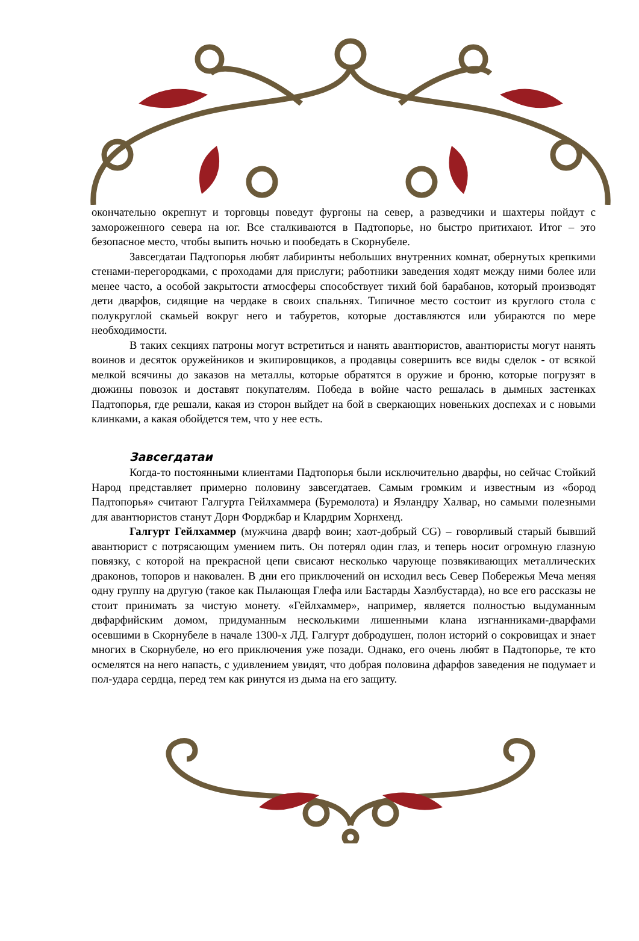окончательно окрепнут и торговцы поведут фургоны на север, а разведчики и шахтеры пойдут с замороженного севера на юг. Все сталкиваются в Падтопорье, но быстро притихают. Итог – это безопасное место, чтобы выпить ночью и пообедать в Скорнубеле.
Завсегдатаи Падтопорья любят лабиринты небольших внутренних комнат, обернутых крепкими стенами-перегородками, с проходами для прислуги; работники заведения ходят между ними более или менее часто, а особой закрытости атмосферы способствует тихий бой барабанов, который производят дети дварфов, сидящие на чердаке в своих спальнях. Типичное место состоит из круглого стола с полукруглой скамьей вокруг него и табуретов, которые доставляются или убираются по мере необходимости.
В таких секциях патроны могут встретиться и нанять авантюристов, авантюристы могут нанять воинов и десяток оружейников и экипировщиков, а продавцы совершить все виды сделок - от всякой мелкой всячины до заказов на металлы, которые обратятся в оружие и броню, которые погрузят в дюжины повозок и доставят покупателям. Победа в войне часто решалась в дымных застенках Падтопорья, где решали, какая из сторон выйдет на бой в сверкающих новеньких доспехах и с новыми клинками, а какая обойдется тем, что у нее есть.
Завсегдатаи
Когда-то постоянными клиентами Падтопорья были исключительно дварфы, но сейчас Стойкий Народ представляет примерно половину завсегдатаев. Самым громким и известным из «бород Падтопорья» считают Галгурта Гейлхаммера (Буремолота) и Яэландру Халвар, но самыми полезными для авантюристов станут Дорн Форджбар и Клардрим Хорнхенд.
Галгурт Гейлхаммер (мужчина дварф воин; хаот-добрый CG) – говорливый старый бывший авантюрист с потрясающим умением пить. Он потерял один глаз, и теперь носит огромную глазную повязку, с которой на прекрасной цепи свисают несколько чарующе позвякивающих металлических драконов, топоров и наковален. В дни его приключений он исходил весь Север Побережья Меча меняя одну группу на другую (такое как Пылающая Глефа или Бастарды Хаэлбустарда), но все его рассказы не стоит принимать за чистую монету. «Гейлхаммер», например, является полностью выдуманным двфарфийским домом, придуманным несколькими лишенными клана изгнанниками-дварфами осевшими в Скорнубеле в начале 1300-х ЛД. Галгурт добродушен, полон историй о сокровищах и знает многих в Скорнубеле, но его приключения уже позади. Однако, его очень любят в Падтопорье, те кто осмелятся на него напасть, с удивлением увидят, что добрая половина дфарфов заведения не подумает и пол-удара сердца, перед тем как ринутся из дыма на его защиту.